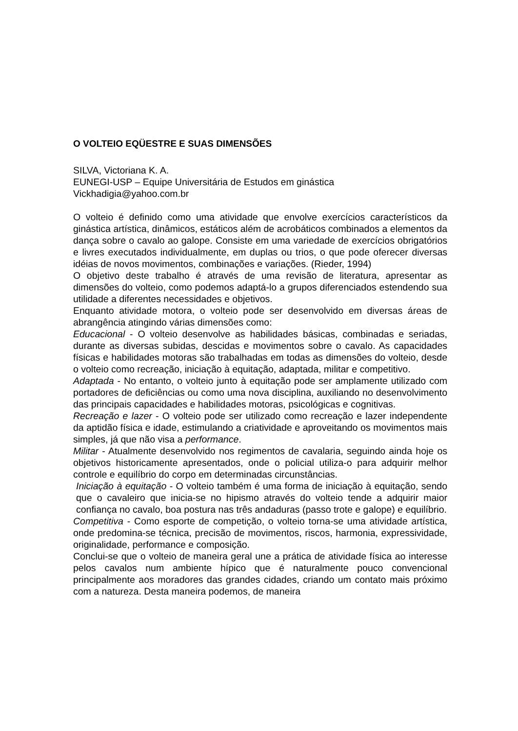O VOLTEIO EQÜESTRE E SUAS DIMENSÕES
SILVA, Victoriana K. A.
EUNEGI-USP – Equipe Universitária de Estudos em ginástica
Vickhadigia@yahoo.com.br
O volteio é definido como uma atividade que envolve exercícios característicos da ginástica artística, dinâmicos, estáticos além de acrobáticos combinados a elementos da dança sobre o cavalo ao galope. Consiste em uma variedade de exercícios obrigatórios e livres executados individualmente, em duplas ou trios, o que pode oferecer diversas idéias de novos movimentos, combinações e variações. (Rieder, 1994)
O objetivo deste trabalho é através de uma revisão de literatura, apresentar as dimensões do volteio, como podemos adaptá-lo a grupos diferenciados estendendo sua utilidade a diferentes necessidades e objetivos.
Enquanto atividade motora, o volteio pode ser desenvolvido em diversas áreas de abrangência atingindo várias dimensões como:
Educacional - O volteio desenvolve as habilidades básicas, combinadas e seriadas, durante as diversas subidas, descidas e movimentos sobre o cavalo. As capacidades físicas e habilidades motoras são trabalhadas em todas as dimensões do volteio, desde o volteio como recreação, iniciação à equitação, adaptada, militar e competitivo.
Adaptada - No entanto, o volteio junto à equitação pode ser amplamente utilizado com portadores de deficiências ou como uma nova disciplina, auxiliando no desenvolvimento das principais capacidades e habilidades motoras, psicológicas e cognitivas.
Recreação e lazer - O volteio pode ser utilizado como recreação e lazer independente da aptidão física e idade, estimulando a criatividade e aproveitando os movimentos mais simples, já que não visa a performance.
Militar - Atualmente desenvolvido nos regimentos de cavalaria, seguindo ainda hoje os objetivos historicamente apresentados, onde o policial utiliza-o para adquirir melhor controle e equilíbrio do corpo em determinadas circunstâncias.
Iniciação à equitação - O volteio também é uma forma de iniciação à equitação, sendo que o cavaleiro que inicia-se no hipismo através do volteio tende a adquirir maior confiança no cavalo, boa postura nas três andaduras (passo trote e galope) e equilíbrio.
Competitiva - Como esporte de competição, o volteio torna-se uma atividade artística, onde predomina-se técnica, precisão de movimentos, riscos, harmonia, expressividade, originalidade, performance e composição.
Conclui-se que o volteio de maneira geral une a prática de atividade física ao interesse pelos cavalos num ambiente hípico que é naturalmente pouco convencional principalmente aos moradores das grandes cidades, criando um contato mais próximo com a natureza. Desta maneira podemos, de maneira